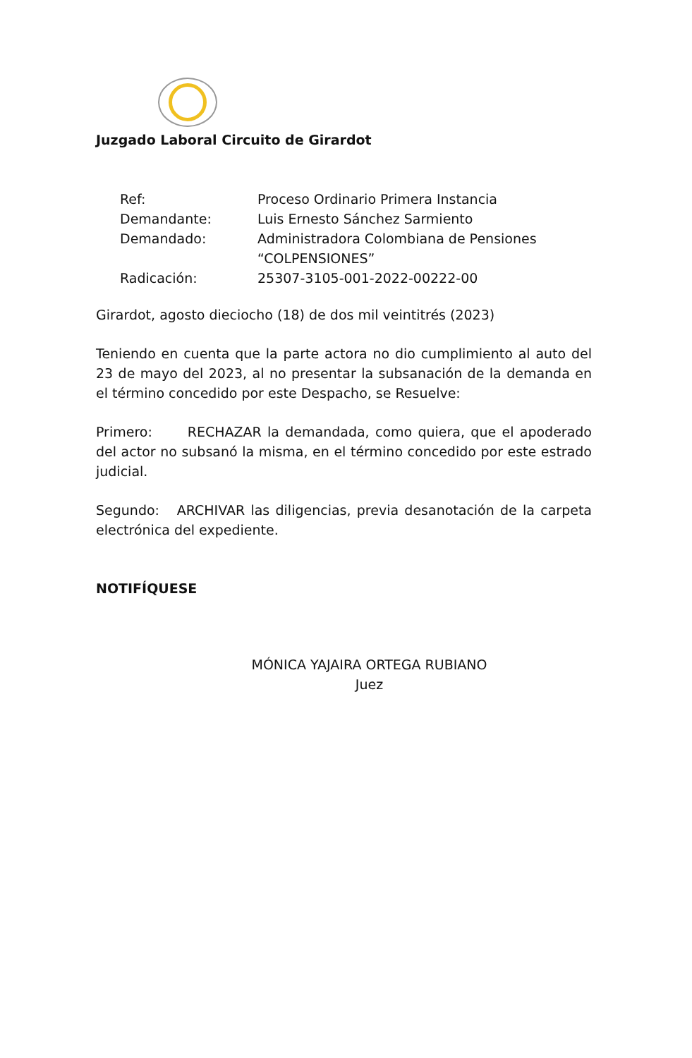Juzgado Laboral Circuito de Girardot
| Ref: | Proceso Ordinario Primera Instancia |
| Demandante: | Luis Ernesto Sánchez Sarmiento |
| Demandado: | Administradora Colombiana de Pensiones “COLPENSIONES” |
| Radicación: | 25307-3105-001-2022-00222-00 |
Girardot, agosto dieciocho (18) de dos mil veintitrés (2023)
Teniendo en cuenta que la parte actora no dio cumplimiento al auto del 23 de mayo del 2023, al no presentar la subsanación de la demanda en el término concedido por este Despacho, se Resuelve:
Primero: RECHAZAR la demandada, como quiera, que el apoderado del actor no subsanó la misma, en el término concedido por este estrado judicial.
Segundo: ARCHIVAR las diligencias, previa desanotación de la carpeta electrónica del expediente.
NOTIFÍQUESE
MÓNICA YAJAIRA ORTEGA RUBIANO
Juez